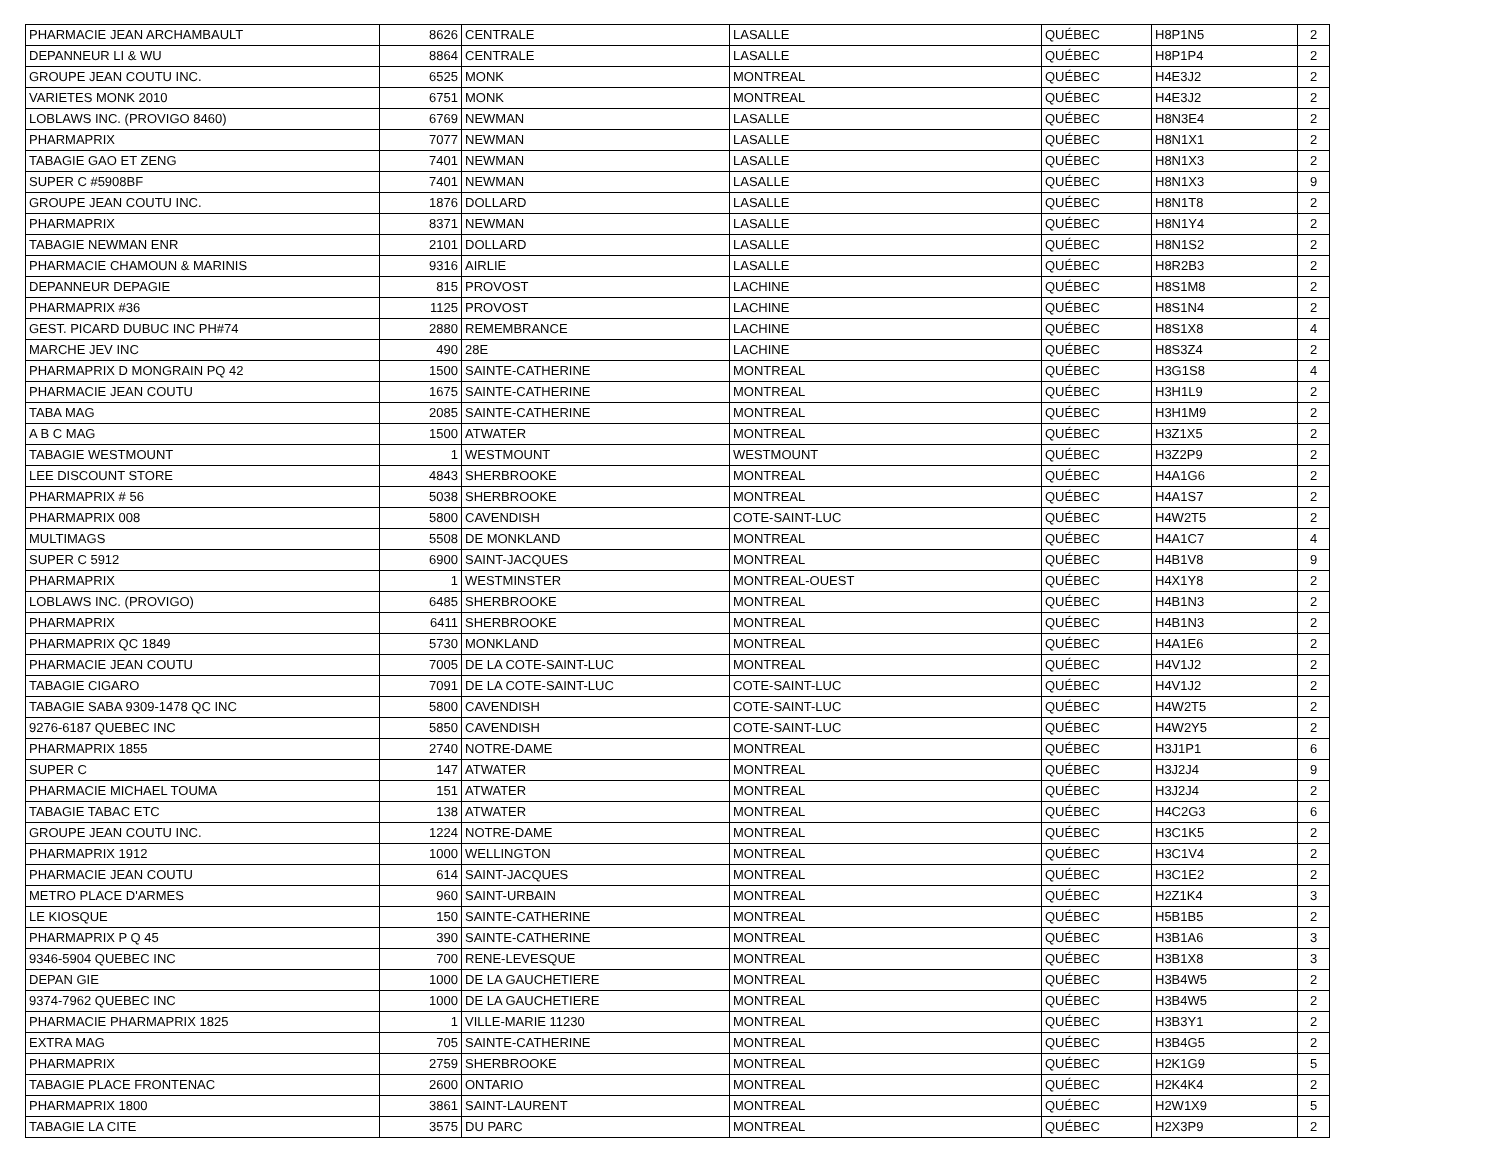| PHARMACIE JEAN ARCHAMBAULT | 8626 | CENTRALE | LASALLE | QUÉBEC | H8P1N5 | 2 |
| DEPANNEUR LI & WU | 8864 | CENTRALE | LASALLE | QUÉBEC | H8P1P4 | 2 |
| GROUPE JEAN COUTU INC. | 6525 | MONK | MONTREAL | QUÉBEC | H4E3J2 | 2 |
| VARIETES MONK 2010 | 6751 | MONK | MONTREAL | QUÉBEC | H4E3J2 | 2 |
| LOBLAWS INC. (PROVIGO 8460) | 6769 | NEWMAN | LASALLE | QUÉBEC | H8N3E4 | 2 |
| PHARMAPRIX | 7077 | NEWMAN | LASALLE | QUÉBEC | H8N1X1 | 2 |
| TABAGIE GAO ET ZENG | 7401 | NEWMAN | LASALLE | QUÉBEC | H8N1X3 | 2 |
| SUPER C #5908BF | 7401 | NEWMAN | LASALLE | QUÉBEC | H8N1X3 | 9 |
| GROUPE JEAN COUTU INC. | 1876 | DOLLARD | LASALLE | QUÉBEC | H8N1T8 | 2 |
| PHARMAPRIX | 8371 | NEWMAN | LASALLE | QUÉBEC | H8N1Y4 | 2 |
| TABAGIE NEWMAN ENR | 2101 | DOLLARD | LASALLE | QUÉBEC | H8N1S2 | 2 |
| PHARMACIE CHAMOUN & MARINIS | 9316 | AIRLIE | LASALLE | QUÉBEC | H8R2B3 | 2 |
| DEPANNEUR DEPAGIE | 815 | PROVOST | LACHINE | QUÉBEC | H8S1M8 | 2 |
| PHARMAPRIX #36 | 1125 | PROVOST | LACHINE | QUÉBEC | H8S1N4 | 2 |
| GEST. PICARD DUBUC INC PH#74 | 2880 | REMEMBRANCE | LACHINE | QUÉBEC | H8S1X8 | 4 |
| MARCHE JEV INC | 490 | 28E | LACHINE | QUÉBEC | H8S3Z4 | 2 |
| PHARMAPRIX D MONGRAIN PQ 42 | 1500 | SAINTE-CATHERINE | MONTREAL | QUÉBEC | H3G1S8 | 4 |
| PHARMACIE JEAN COUTU | 1675 | SAINTE-CATHERINE | MONTREAL | QUÉBEC | H3H1L9 | 2 |
| TABA MAG | 2085 | SAINTE-CATHERINE | MONTREAL | QUÉBEC | H3H1M9 | 2 |
| A B C MAG | 1500 | ATWATER | MONTREAL | QUÉBEC | H3Z1X5 | 2 |
| TABAGIE WESTMOUNT | 1 | WESTMOUNT | WESTMOUNT | QUÉBEC | H3Z2P9 | 2 |
| LEE DISCOUNT STORE | 4843 | SHERBROOKE | MONTREAL | QUÉBEC | H4A1G6 | 2 |
| PHARMAPRIX # 56 | 5038 | SHERBROOKE | MONTREAL | QUÉBEC | H4A1S7 | 2 |
| PHARMAPRIX 008 | 5800 | CAVENDISH | COTE-SAINT-LUC | QUÉBEC | H4W2T5 | 2 |
| MULTIMAGS | 5508 | DE MONKLAND | MONTREAL | QUÉBEC | H4A1C7 | 4 |
| SUPER C 5912 | 6900 | SAINT-JACQUES | MONTREAL | QUÉBEC | H4B1V8 | 9 |
| PHARMAPRIX | 1 | WESTMINSTER | MONTREAL-OUEST | QUÉBEC | H4X1Y8 | 2 |
| LOBLAWS INC. (PROVIGO) | 6485 | SHERBROOKE | MONTREAL | QUÉBEC | H4B1N3 | 2 |
| PHARMAPRIX | 6411 | SHERBROOKE | MONTREAL | QUÉBEC | H4B1N3 | 2 |
| PHARMAPRIX QC 1849 | 5730 | MONKLAND | MONTREAL | QUÉBEC | H4A1E6 | 2 |
| PHARMACIE JEAN COUTU | 7005 | DE LA COTE-SAINT-LUC | MONTREAL | QUÉBEC | H4V1J2 | 2 |
| TABAGIE CIGARO | 7091 | DE LA COTE-SAINT-LUC | COTE-SAINT-LUC | QUÉBEC | H4V1J2 | 2 |
| TABAGIE SABA 9309-1478 QC INC | 5800 | CAVENDISH | COTE-SAINT-LUC | QUÉBEC | H4W2T5 | 2 |
| 9276-6187 QUEBEC INC | 5850 | CAVENDISH | COTE-SAINT-LUC | QUÉBEC | H4W2Y5 | 2 |
| PHARMAPRIX 1855 | 2740 | NOTRE-DAME | MONTREAL | QUÉBEC | H3J1P1 | 6 |
| SUPER C | 147 | ATWATER | MONTREAL | QUÉBEC | H3J2J4 | 9 |
| PHARMACIE MICHAEL TOUMA | 151 | ATWATER | MONTREAL | QUÉBEC | H3J2J4 | 2 |
| TABAGIE TABAC ETC | 138 | ATWATER | MONTREAL | QUÉBEC | H4C2G3 | 6 |
| GROUPE JEAN COUTU INC. | 1224 | NOTRE-DAME | MONTREAL | QUÉBEC | H3C1K5 | 2 |
| PHARMAPRIX 1912 | 1000 | WELLINGTON | MONTREAL | QUÉBEC | H3C1V4 | 2 |
| PHARMACIE JEAN COUTU | 614 | SAINT-JACQUES | MONTREAL | QUÉBEC | H3C1E2 | 2 |
| METRO PLACE D'ARMES | 960 | SAINT-URBAIN | MONTREAL | QUÉBEC | H2Z1K4 | 3 |
| LE KIOSQUE | 150 | SAINTE-CATHERINE | MONTREAL | QUÉBEC | H5B1B5 | 2 |
| PHARMAPRIX P Q 45 | 390 | SAINTE-CATHERINE | MONTREAL | QUÉBEC | H3B1A6 | 3 |
| 9346-5904 QUEBEC INC | 700 | RENE-LEVESQUE | MONTREAL | QUÉBEC | H3B1X8 | 3 |
| DEPAN GIE | 1000 | DE LA GAUCHETIERE | MONTREAL | QUÉBEC | H3B4W5 | 2 |
| 9374-7962 QUEBEC INC | 1000 | DE LA GAUCHETIERE | MONTREAL | QUÉBEC | H3B4W5 | 2 |
| PHARMACIE PHARMAPRIX 1825 | 1 | VILLE-MARIE 11230 | MONTREAL | QUÉBEC | H3B3Y1 | 2 |
| EXTRA MAG | 705 | SAINTE-CATHERINE | MONTREAL | QUÉBEC | H3B4G5 | 2 |
| PHARMAPRIX | 2759 | SHERBROOKE | MONTREAL | QUÉBEC | H2K1G9 | 5 |
| TABAGIE PLACE FRONTENAC | 2600 | ONTARIO | MONTREAL | QUÉBEC | H2K4K4 | 2 |
| PHARMAPRIX 1800 | 3861 | SAINT-LAURENT | MONTREAL | QUÉBEC | H2W1X9 | 5 |
| TABAGIE LA CITE | 3575 | DU PARC | MONTREAL | QUÉBEC | H2X3P9 | 2 |